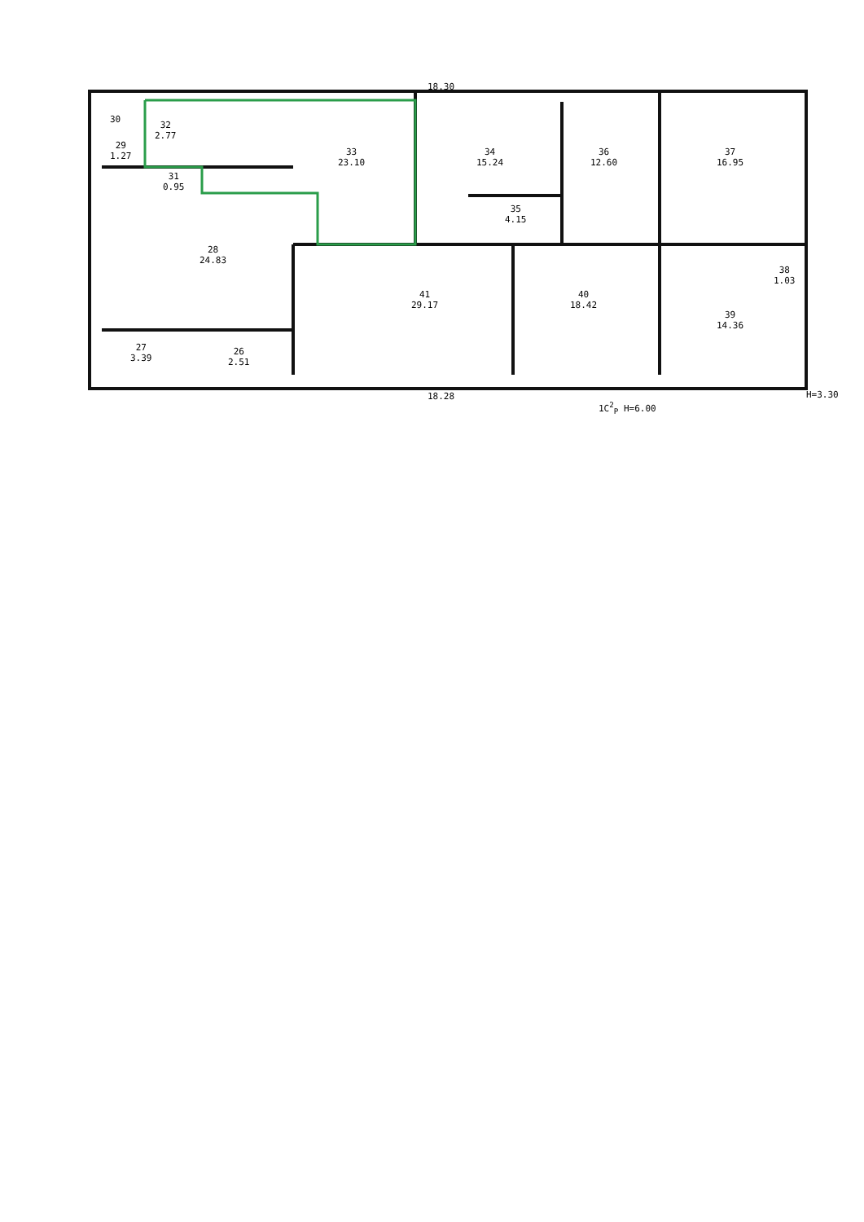32
2.77
33
23.10
34
15.24
36
12.60
37
16.95
35
4.15
28
24.83
41
29.17
40
18.42
39
14.36
27
3.39
26
2.51
30
29
1.27
31
0.95
38
1.03
18.30
18.28
1C<sup>2</sup><sub>P</sub> H=6.00
H=3.30